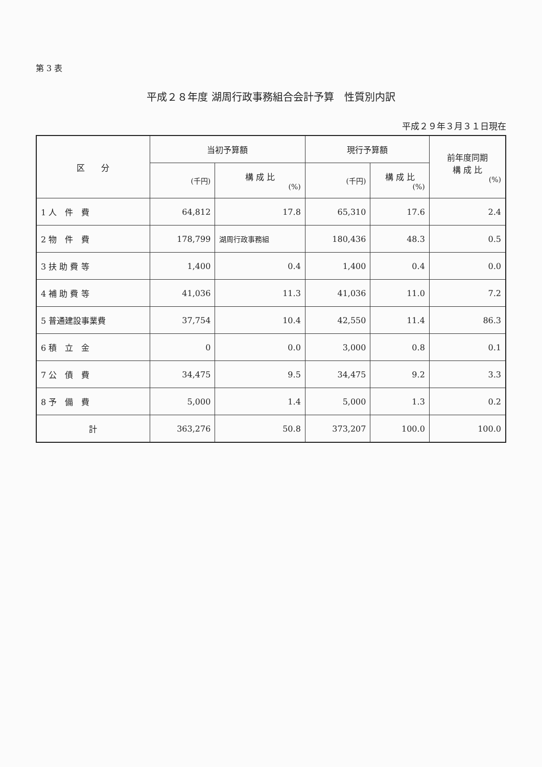第 3 表
平成２８年度 湖周行政事務組合会計予算　性質別内訳
平成２９年３月３１日現在
| 区 分 | 当初予算額 | | 現行予算額 | | 前年度同期 構 成 比 (%) |
| --- | --- | --- | --- | --- | --- |
| | (千円) | 構 成 比 (%) | (千円) | 構 成 比 (%) | |
| 1 人 件 費 | 64,812 | 17.8 | 65,310 | 17.6 | 2.4 |
| 2 物 件 費 | 178,799 | 湖周行政事務組 | 180,436 | 48.3 | 0.5 |
| 3 扶 助 費 等 | 1,400 | 0.4 | 1,400 | 0.4 | 0.0 |
| 4 補 助 費 等 | 41,036 | 11.3 | 41,036 | 11.0 | 7.2 |
| 5 普通建設事業費 | 37,754 | 10.4 | 42,550 | 11.4 | 86.3 |
| 6 積 立 金 | 0 | 0.0 | 3,000 | 0.8 | 0.1 |
| 7 公 債 費 | 34,475 | 9.5 | 34,475 | 9.2 | 3.3 |
| 8 予 備 費 | 5,000 | 1.4 | 5,000 | 1.3 | 0.2 |
| 計 | 363,276 | 50.8 | 373,207 | 100.0 | 100.0 |